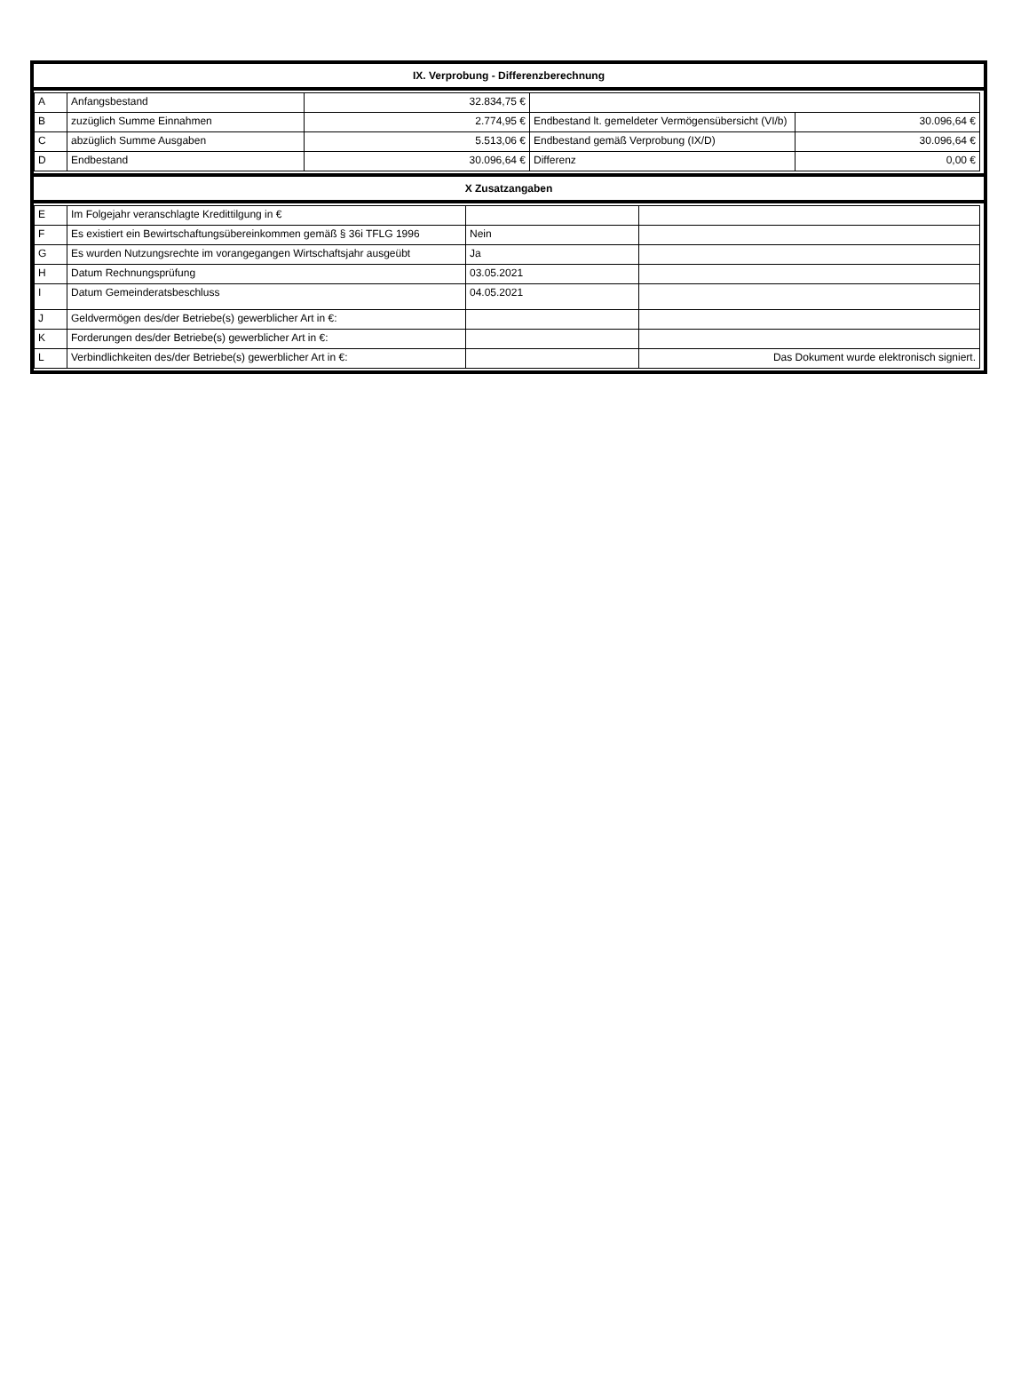IX. Verprobung - Differenzberechnung
| A | Anfangsbestand | 32.834,75 € | | |
| B | zuzüglich Summe Einnahmen | 2.774,95 € | Endbestand lt. gemeldeter Vermögensübersicht (VI/b) | 30.096,64 € |
| C | abzüglich Summe Ausgaben | 5.513,06 € | Endbestand gemäß Verprobung (IX/D) | 30.096,64 € |
| D | Endbestand | 30.096,64 € | Differenz | 0,00 € |
X Zusatzangaben
| E | Im Folgejahr veranschlagte Kredittilgung in € | | |
| F | Es existiert ein Bewirtschaftungsübereinkommen gemäß § 36i TFLG 1996 | Nein | |
| G | Es wurden Nutzungsrechte im vorangegangen Wirtschaftsjahr ausgeübt | Ja | |
| H | Datum Rechnungsprüfung | 03.05.2021 | |
| I | Datum Gemeinderatsbeschluss | 04.05.2021 | |
| J | Geldvermögen des/der Betriebe(s) gewerblicher Art in €: | | |
| K | Forderungen des/der Betriebe(s) gewerblicher Art in €: | | |
| L | Verbindlichkeiten des/der Betriebe(s) gewerblicher Art in €: | | Das Dokument wurde elektronisch signiert. |